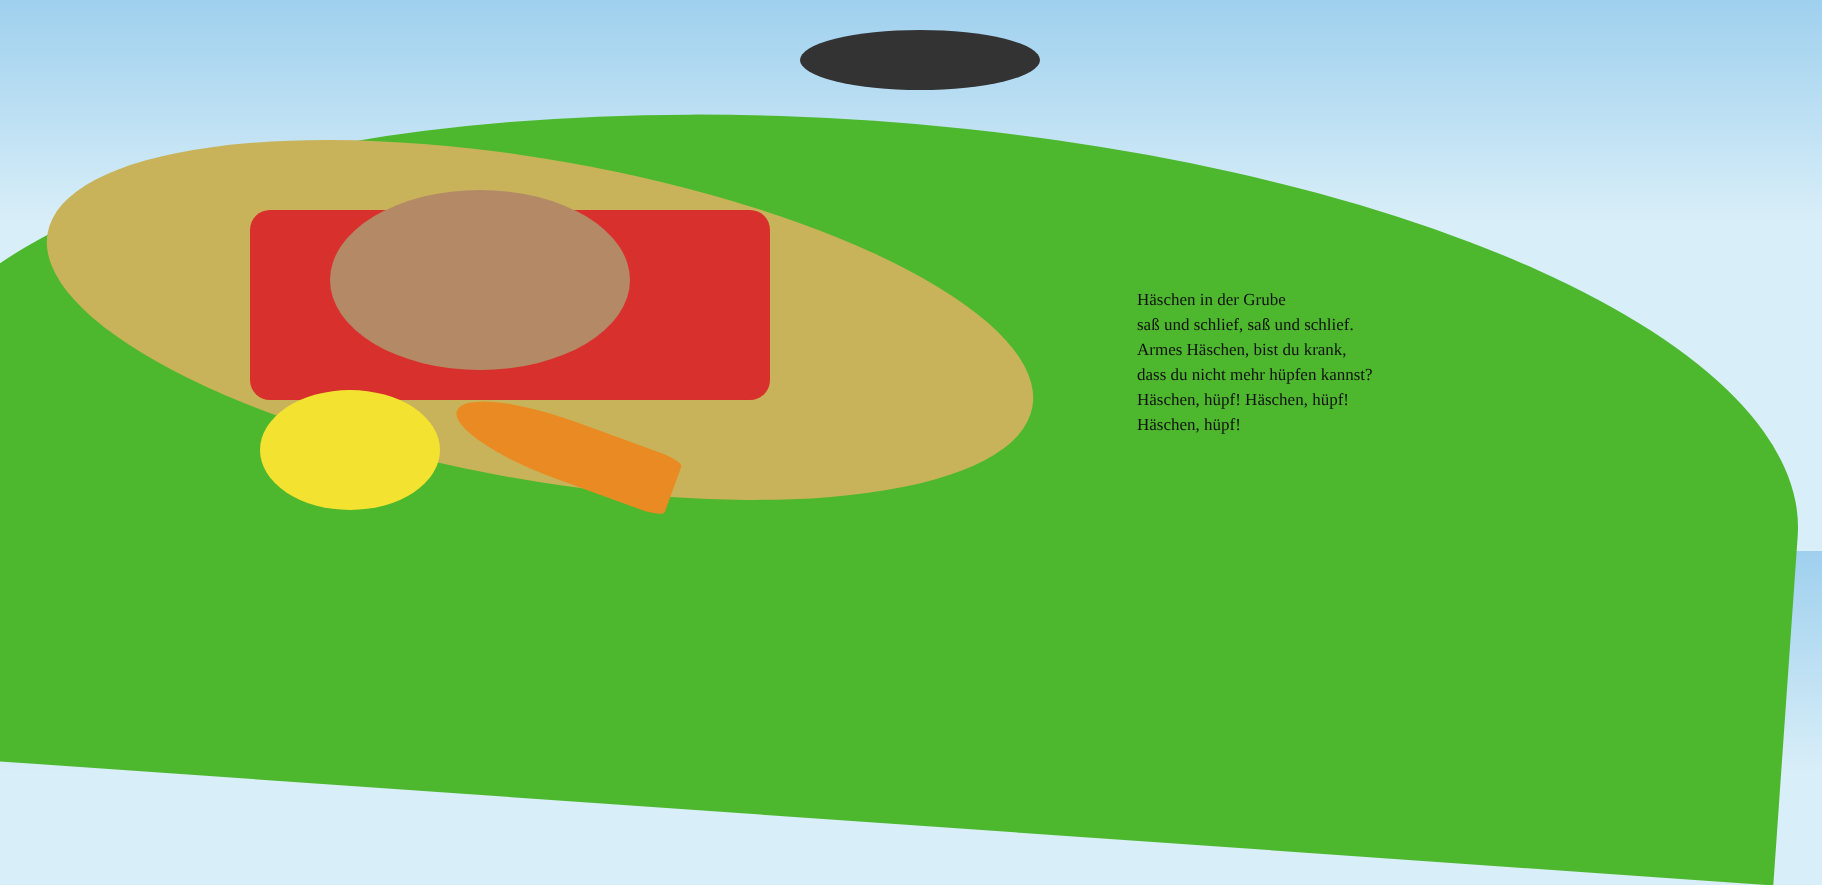Häschen in der Grube
saß und schlief, saß und schlief.
Armes Häschen, bist du krank,
dass du nicht mehr hüpfen kannst?
Häschen, hüpf! Häschen, hüpf!
Häschen, hüpf!